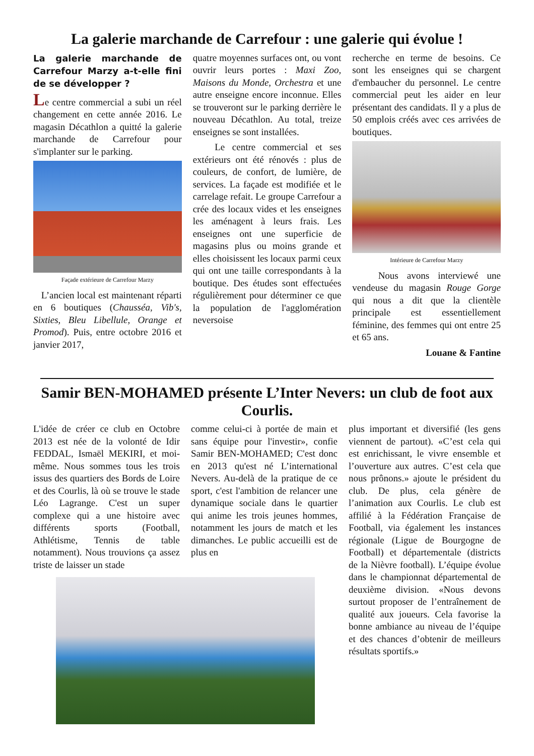La galerie marchande de Carrefour : une galerie qui évolue !
La galerie marchande de Carrefour Marzy a-t-elle fini de se développer ?
Le centre commercial a subi un réel changement en cette année 2016. Le magasin Décathlon a quitté la galerie marchande de Carrefour pour s'implanter sur le parking.
Façade extérieure de Carrefour Marzy
L’ancien local est maintenant réparti en 6 boutiques (Chausséa, Vib's, Sixties, Bleu Libellule, Orange et Promod). Puis, entre octobre 2016 et janvier 2017,
quatre moyennes surfaces ont, ou vont ouvrir leurs portes : Maxi Zoo, Maisons du Monde, Orchestra et une autre enseigne encore inconnue. Elles se trouveront sur le parking derrière le nouveau Décathlon. Au total, treize enseignes se sont installées.
Le centre commercial et ses extérieurs ont été rénovés : plus de couleurs, de confort, de lumière, de services. La façade est modifiée et le carrelage refait. Le groupe Carrefour a crée des locaux vides et les enseignes les aménagent à leurs frais. Les enseignes ont une superficie de magasins plus ou moins grande et elles choisissent les locaux parmi ceux qui ont une taille correspondants à la boutique. Des études sont effectuées régulièrement pour déterminer ce que la population de l'agglomération neversoise
recherche en terme de besoins. Ce sont les enseignes qui se chargent d'embaucher du personnel. Le centre commercial peut les aider en leur présentant des candidats. Il y a plus de 50 emplois créés avec ces arrivées de boutiques.
Intérieure de Carrefour Marzy
Nous avons interviewé une vendeuse du magasin Rouge Gorge qui nous a dit que la clientèle principale est essentiellement féminine, des femmes qui ont entre 25 et 65 ans.
Louane & Fantine
Samir BEN-MOHAMED présente L’Inter Nevers: un club de foot aux Courlis.
L'idée de créer ce club en Octobre 2013 est née de la volonté de Idir FEDDAL, Ismaël MEKIRI, et moi-même. Nous sommes tous les trois issus des quartiers des Bords de Loire et des Courlis, là où se trouve le stade Léo Lagrange. C'est un super complexe qui a une histoire avec différents sports (Football, Athlétisme, Tennis de table notamment). Nous trouvions ça assez triste de laisser un stade
comme celui-ci à portée de main et sans équipe pour l'investir», confie Samir BEN-MOHAMED; C'est donc en 2013 qu'est né L’international Nevers. Au-delà de la pratique de ce sport, c'est l'ambition de relancer une dynamique sociale dans le quartier qui anime les trois jeunes hommes, notamment les jours de match et les dimanches. Le public accueilli est de plus en
plus important et diversifié (les gens viennent de partout). «C’est cela qui est enrichissant, le vivre ensemble et l’ouverture aux autres. C’est cela que nous prônons.» ajoute le président du club. De plus, cela génère de l’animation aux Courlis. Le club est affilié à la Fédération Française de Football, via également les instances régionale (Ligue de Bourgogne de Football) et départementale (districts de la Nièvre football). L’équipe évolue dans le championnat départemental de deuxième division. «Nous devons surtout proposer de l’entraînement de qualité aux joueurs. Cela favorise la bonne ambiance au niveau de l’équipe et des chances d’obtenir de meilleurs résultats sportifs.»